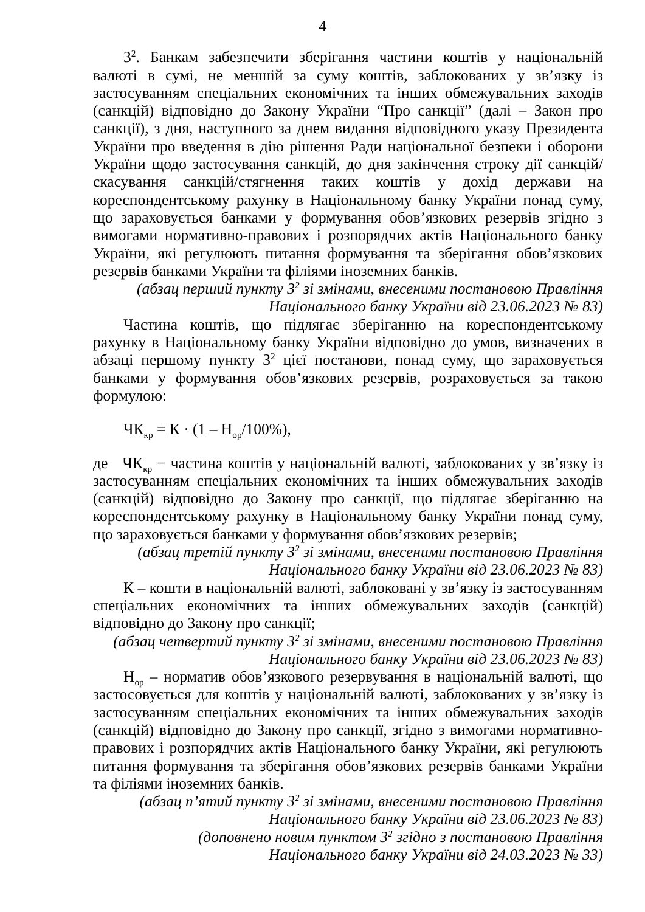4
3<sup>2</sup>. Банкам забезпечити зберігання частини коштів у національній валюті в сумі, не меншій за суму коштів, заблокованих у зв’язку із застосуванням спеціальних економічних та інших обмежувальних заходів (санкцій) відповідно до Закону України “Про санкції” (далі – Закон про санкції), з дня, наступного за днем видання відповідного указу Президента України про введення в дію рішення Ради національної безпеки і оборони України щодо застосування санкцій, до дня закінчення строку дії санкцій/скасування санкцій/стягнення таких коштів у дохід держави на кореспондентському рахунку в Національному банку України понад суму, що зараховується банками у формування обов’язкових резервів згідно з вимогами нормативно-правових і розпорядчих актів Національного банку України, які регулюють питання формування та зберігання обов’язкових резервів банками України та філіями іноземних банків.
(абзац перший пункту 3<sup>2</sup> зі змінами, внесеними постановою Правління
Національного банку України від 23.06.2023 № 83)
Частина коштів, що підлягає зберіганню на кореспондентському рахунку в Національному банку України відповідно до умов, визначених в абзаці першому пункту 3<sup>2</sup> цієї постанови, понад суму, що зараховується банками у формування обов’язкових резервів, розраховується за такою формулою:
ЧК<sub>кр</sub> = К · (1 – Н<sub>ор</sub>/100%),
де ЧК<sub>кр</sub> − частина коштів у національній валюті, заблокованих у зв’язку із застосуванням спеціальних економічних та інших обмежувальних заходів (санкцій) відповідно до Закону про санкції, що підлягає зберіганню на кореспондентському рахунку в Національному банку України понад суму, що зараховується банками у формування обов’язкових резервів;
(абзац третій пункту 3<sup>2</sup> зі змінами, внесеними постановою Правління
Національного банку України від 23.06.2023 № 83)
К – кошти в національній валюті, заблоковані у зв’язку із застосуванням спеціальних економічних та інших обмежувальних заходів (санкцій) відповідно до Закону про санкції;
(абзац четвертий пункту 3<sup>2</sup> зі змінами, внесеними постановою Правління
Національного банку України від 23.06.2023 № 83)
Н<sub>ор</sub> – норматив обов’язкового резервування в національній валюті, що застосовується для коштів у національній валюті, заблокованих у зв’язку із застосуванням спеціальних економічних та інших обмежувальних заходів (санкцій) відповідно до Закону про санкції, згідно з вимогами нормативно-правових і розпорядчих актів Національного банку України, які регулюють питання формування та зберігання обов’язкових резервів банками України та філіями іноземних банків.
(абзац п’ятий пункту 3<sup>2</sup> зі змінами, внесеними постановою Правління
Національного банку України від 23.06.2023 № 83)
(доповнено новим пунктом 3<sup>2</sup> згідно з постановою Правління
Національного банку України від 24.03.2023 № 33)